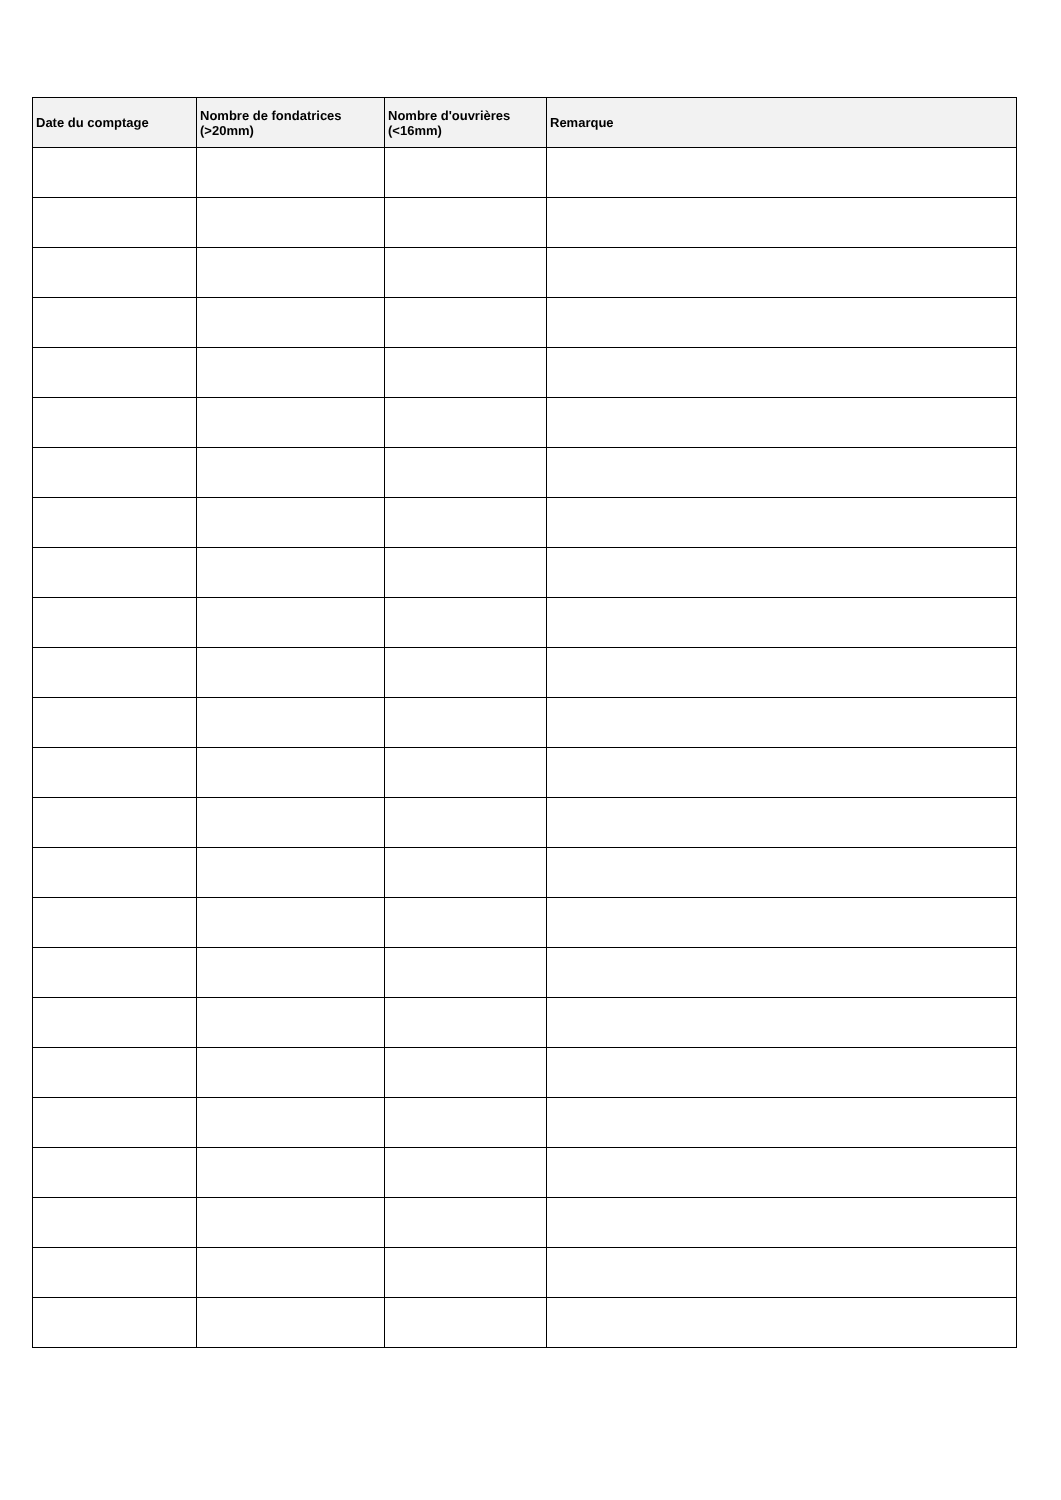| Date du comptage | Nombre de fondatrices (>20mm) | Nombre d'ouvrières (<16mm) | Remarque |
| --- | --- | --- | --- |